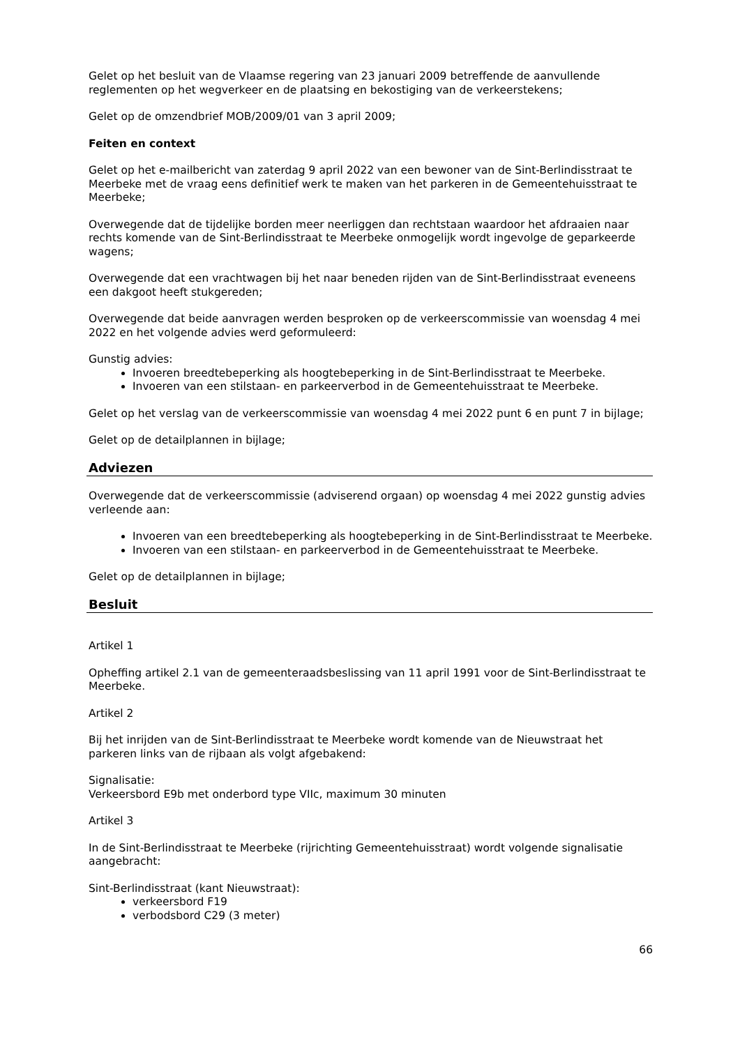Gelet op het besluit van de Vlaamse regering van 23 januari 2009 betreffende de aanvullende reglementen op het wegverkeer en de plaatsing en bekostiging van de verkeerstekens;
Gelet op de omzendbrief MOB/2009/01 van 3 april 2009;
Feiten en context
Gelet op het e-mailbericht van zaterdag 9 april 2022 van een bewoner van de Sint-Berlindisstraat te Meerbeke met de vraag eens definitief werk te maken van het parkeren in de Gemeentehuisstraat te Meerbeke;
Overwegende dat de tijdelijke borden meer neerliggen dan rechtstaan waardoor het afdraaien naar rechts komende van de Sint-Berlindisstraat te Meerbeke onmogelijk wordt ingevolge de geparkeerde wagens;
Overwegende dat een vrachtwagen bij het naar beneden rijden van de Sint-Berlindisstraat eveneens een dakgoot heeft stukgereden;
Overwegende dat beide aanvragen werden besproken op de verkeerscommissie van woensdag 4 mei 2022 en het volgende advies werd geformuleerd:
Gunstig advies:
Invoeren breedtebeperking als hoogtebeperking in de Sint-Berlindisstraat te Meerbeke.
Invoeren van een stilstaan- en parkeerverbod in de Gemeentehuisstraat te Meerbeke.
Gelet op het verslag van de verkeerscommissie van woensdag 4 mei 2022 punt 6 en punt 7 in bijlage;
Gelet op de detailplannen in bijlage;
Adviezen
Overwegende dat de verkeerscommissie (adviserend orgaan) op woensdag 4 mei 2022 gunstig advies verleende aan:
Invoeren van een breedtebeperking als hoogtebeperking in de Sint-Berlindisstraat te Meerbeke.
Invoeren van een stilstaan- en parkeerverbod in de Gemeentehuisstraat te Meerbeke.
Gelet op de detailplannen in bijlage;
Besluit
Artikel 1
Opheffing artikel 2.1 van de gemeenteraadsbeslissing van 11 april 1991 voor de Sint-Berlindisstraat te Meerbeke.
Artikel 2
Bij het inrijden van de Sint-Berlindisstraat te Meerbeke wordt komende van de Nieuwstraat het parkeren links van de rijbaan als volgt afgebakend:
Signalisatie:
Verkeersbord E9b met onderbord type VIIc, maximum 30 minuten
Artikel 3
In de Sint-Berlindisstraat te Meerbeke (rijrichting Gemeentehuisstraat) wordt volgende signalisatie aangebracht:
Sint-Berlindisstraat (kant Nieuwstraat):
verkeersbord F19
verbodsbord C29 (3 meter)
66